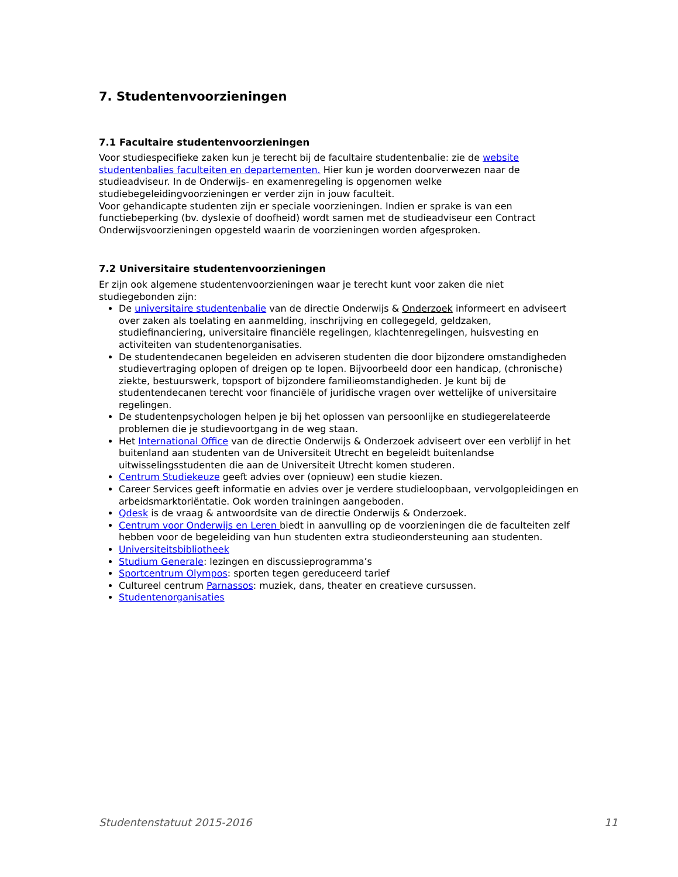7. Studentenvoorzieningen
7.1 Facultaire studentenvoorzieningen
Voor studiespecifieke zaken kun je terecht bij de facultaire studentenbalie: zie de website studentenbalies faculteiten en departementen. Hier kun je worden doorverwezen naar de studieadviseur. In de Onderwijs- en examenregeling is opgenomen welke studiebegeleidingvoorzieningen er verder zijn in jouw faculteit.
Voor gehandicapte studenten zijn er speciale voorzieningen. Indien er sprake is van een functiebeperking (bv. dyslexie of doofheid) wordt samen met de studieadviseur een Contract Onderwijsvoorzieningen opgesteld waarin de voorzieningen worden afgesproken.
7.2 Universitaire studentenvoorzieningen
Er zijn ook algemene studentenvoorzieningen waar je terecht kunt voor zaken die niet studiegebonden zijn:
De universitaire studentenbalie van de directie Onderwijs & Onderzoek informeert en adviseert over zaken als toelating en aanmelding, inschrijving en collegegeld, geldzaken, studiefinanciering, universitaire financiële regelingen, klachtenregelingen, huisvesting en activiteiten van studentenorganisaties.
De studentendecanen begeleiden en adviseren studenten die door bijzondere omstandigheden studievertraging oplopen of dreigen op te lopen. Bijvoorbeeld door een handicap, (chronische) ziekte, bestuurswerk, topsport of bijzondere familieomstandigheden. Je kunt bij de studentendecanen terecht voor financiële of juridische vragen over wettelijke of universitaire regelingen.
De studentenpsychologen helpen je bij het oplossen van persoonlijke en studiegerelateerde problemen die je studievoortgang in de weg staan.
Het International Office van de directie Onderwijs & Onderzoek adviseert over een verblijf in het buitenland aan studenten van de Universiteit Utrecht en begeleidt buitenlandse uitwisselingsstudenten die aan de Universiteit Utrecht komen studeren.
Centrum Studiekeuze geeft advies over (opnieuw) een studie kiezen.
Career Services geeft informatie en advies over je verdere studieloopbaan, vervolgopleidingen en arbeidsmarktoriëntatie. Ook worden trainingen aangeboden.
Qdesk is de vraag & antwoordsite van de directie Onderwijs & Onderzoek.
Centrum voor Onderwijs en Leren biedt in aanvulling op de voorzieningen die de faculteiten zelf hebben voor de begeleiding van hun studenten extra studieondersteuning aan studenten.
Universiteitsbibliotheek
Studium Generale: lezingen en discussieprogramma’s
Sportcentrum Olympos: sporten tegen gereduceerd tarief
Cultureel centrum Parnassos: muziek, dans, theater en creatieve cursussen.
Studentenorganisaties
Studentenstatuut 2015-2016 11